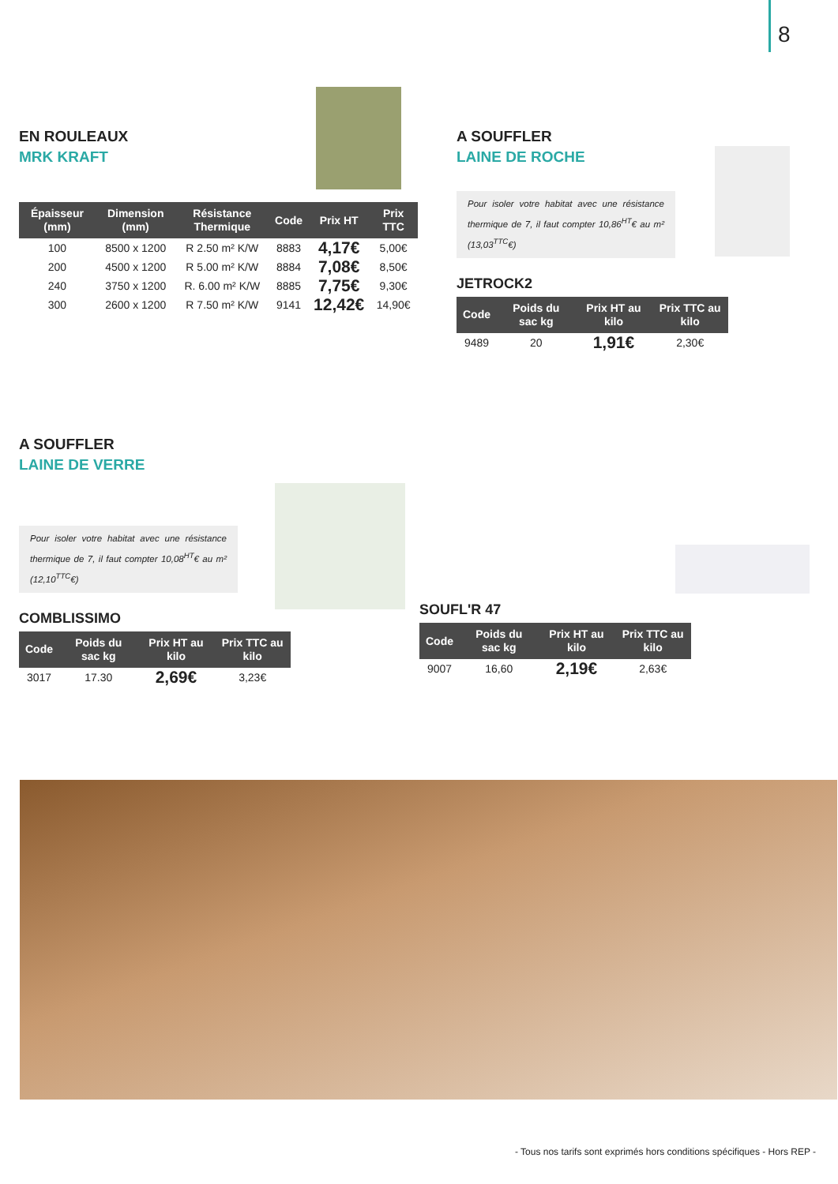8
EN ROULEAUX
MRK KRAFT
| Épaisseur (mm) | Dimension (mm) | Résistance Thermique | Code | Prix HT | Prix TTC |
| --- | --- | --- | --- | --- | --- |
| 100 | 8500 x 1200 | R 2.50 m² K/W | 8883 | 4,17€ | 5,00€ |
| 200 | 4500 x 1200 | R 5.00 m² K/W | 8884 | 7,08€ | 8,50€ |
| 240 | 3750 x 1200 | R. 6.00 m² K/W | 8885 | 7,75€ | 9,30€ |
| 300 | 2600 x 1200 | R 7.50 m² K/W | 9141 | 12,42€ | 14,90€ |
A SOUFFLER
LAINE DE ROCHE
Pour isoler votre habitat avec une résistance thermique de 7, il faut compter 10,86<sup>HT</sup>€ au m² (13,03<sup>TTC</sup>€)
JETROCK2
| Code | Poids du sac kg | Prix HT au kilo | Prix TTC au kilo |
| --- | --- | --- | --- |
| 9489 | 20 | 1,91€ | 2,30€ |
A SOUFFLER
LAINE DE VERRE
Pour isoler votre habitat avec une résistance thermique de 7, il faut compter 10,08<sup>HT</sup>€ au m² (12,10<sup>TTC</sup>€)
COMBLISSIMO
| Code | Poids du sac kg | Prix HT au kilo | Prix TTC au kilo |
| --- | --- | --- | --- |
| 3017 | 17.30 | 2,69€ | 3,23€ |
SOUFL'R 47
| Code | Poids du sac kg | Prix HT au kilo | Prix TTC au kilo |
| --- | --- | --- | --- |
| 9007 | 16,60 | 2,19€ | 2,63€ |
- Tous nos tarifs sont exprimés hors conditions spécifiques - Hors REP -